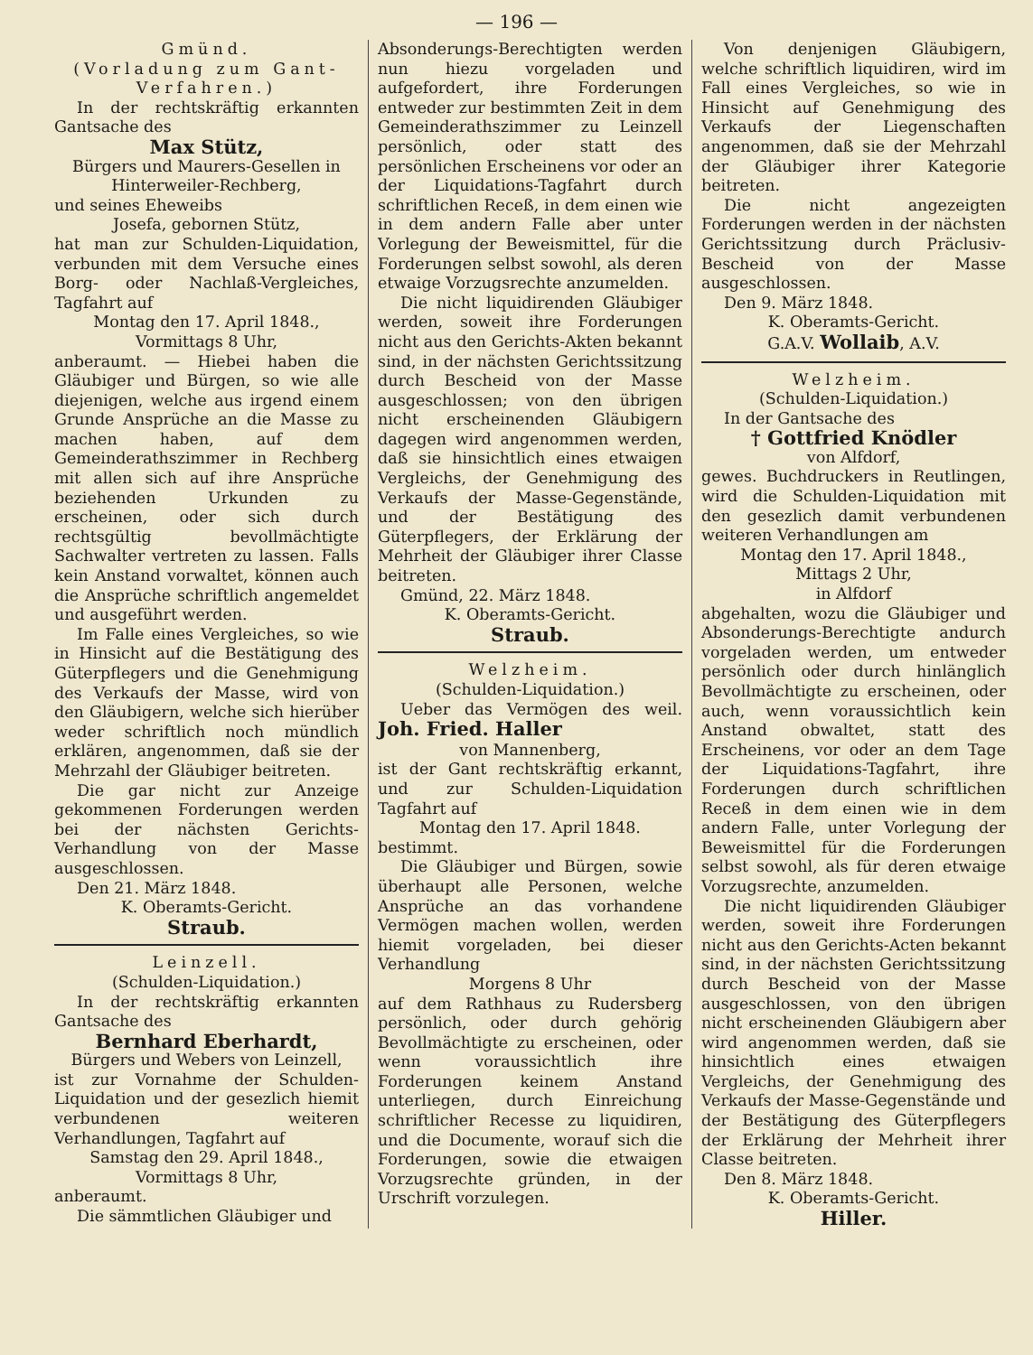— 196 —
Gmünd.
(Vorladung zum Gant-Verfahren.)
In der rechtskräftig erkannten Gantsache des
Max Stütz,
Bürgers und Maurers-Gesellen in Hinterweiler-Rechberg,
und seines Eheweibs
Josefa, gebornen Stütz,
hat man zur Schulden-Liquidation, verbunden mit dem Versuche eines Borg- oder Nachlaß-Vergleiches, Tagfahrt auf
Montag den 17. April 1848.,
Vormittags 8 Uhr,
anberaumt. — Hiebei haben die Gläubiger und Bürgen, so wie alle diejenigen, welche aus irgend einem Grunde Ansprüche an die Masse zu machen haben, auf dem Gemeinderathszimmer in Rechberg mit allen sich auf ihre Ansprüche beziehenden Urkunden zu erscheinen, oder sich durch rechtsgültig bevollmächtigte Sachwalter vertreten zu lassen. Falls kein Anstand vorwaltet, können auch die Ansprüche schriftlich angemeldet und ausgeführt werden.
Im Falle eines Vergleiches, so wie in Hinsicht auf die Bestätigung des Güterpflegers und die Genehmigung des Verkaufs der Masse, wird von den Gläubigern, welche sich hierüber weder schriftlich noch mündlich erklären, angenommen, daß sie der Mehrzahl der Gläubiger beitreten.
Die gar nicht zur Anzeige gekommenen Forderungen werden bei der nächsten Gerichts-Verhandlung von der Masse ausgeschlossen.
Den 21. März 1848.
K. Oberamts-Gericht.
Straub.
Leinzell.
(Schulden-Liquidation.)
In der rechtskräftig erkannten Gantsache des
Bernhard Eberhardt,
Bürgers und Webers von Leinzell,
ist zur Vornahme der Schulden-Liquidation und der gesezlich hiemit verbundenen weiteren Verhandlungen, Tagfahrt auf
Samstag den 29. April 1848.,
Vormittags 8 Uhr,
anberaumt.
Die sämmtlichen Gläubiger und
Absonderungs-Berechtigten werden nun hiezu vorgeladen und aufgefordert, ihre Forderungen entweder zur bestimmten Zeit in dem Gemeinderathszimmer zu Leinzell persönlich, oder statt des persönlichen Erscheinens vor oder an der Liquidations-Tagfahrt durch schriftlichen Receß, in dem einen wie in dem andern Falle aber unter Vorlegung der Beweismittel, für die Forderungen selbst sowohl, als deren etwaige Vorzugsrechte anzumelden.
Die nicht liquidirenden Gläubiger werden, soweit ihre Forderungen nicht aus den Gerichts-Akten bekannt sind, in der nächsten Gerichtssitzung durch Bescheid von der Masse ausgeschlossen; von den übrigen nicht erscheinenden Gläubigern dagegen wird angenommen werden, daß sie hinsichtlich eines etwaigen Vergleichs, der Genehmigung des Verkaufs der Masse-Gegenstände, und der Bestätigung des Güterpflegers, der Erklärung der Mehrheit der Gläubiger ihrer Classe beitreten.
Gmünd, 22. März 1848.
K. Oberamts-Gericht.
Straub.
Welzheim.
(Schulden-Liquidation.)
Ueber das Vermögen des weil. Joh. Fried. Haller
von Mannenberg,
ist der Gant rechtskräftig erkannt, und zur Schulden-Liquidation Tagfahrt auf
Montag den 17. April 1848.
bestimmt.
Die Gläubiger und Bürgen, sowie überhaupt alle Personen, welche Ansprüche an das vorhandene Vermögen machen wollen, werden hiemit vorgeladen, bei dieser Verhandlung
Morgens 8 Uhr
auf dem Rathhaus zu Rudersberg persönlich, oder durch gehörig Bevollmächtigte zu erscheinen, oder wenn voraussichtlich ihre Forderungen keinem Anstand unterliegen, durch Einreichung schriftlicher Recesse zu liquidiren, und die Documente, worauf sich die Forderungen, sowie die etwaigen Vorzugsrechte gründen, in der Urschrift vorzulegen.
Von denjenigen Gläubigern, welche schriftlich liquidiren, wird im Fall eines Vergleiches, so wie in Hinsicht auf Genehmigung des Verkaufs der Liegenschaften angenommen, daß sie der Mehrzahl der Gläubiger ihrer Kategorie beitreten.
Die nicht angezeigten Forderungen werden in der nächsten Gerichtssitzung durch Präclusiv-Bescheid von der Masse ausgeschlossen.
Den 9. März 1848.
K. Oberamts-Gericht.
G.A.V. Wollaib, A.V.
Welzheim.
(Schulden-Liquidation.)
In der Gantsache des
† Gottfried Knödler
von Alfdorf,
gewes. Buchdruckers in Reutlingen, wird die Schulden-Liquidation mit den gesezlich damit verbundenen weiteren Verhandlungen am
Montag den 17. April 1848.,
Mittags 2 Uhr,
in Alfdorf
abgehalten, wozu die Gläubiger und Absonderungs-Berechtigte andurch vorgeladen werden, um entweder persönlich oder durch hinlänglich Bevollmächtigte zu erscheinen, oder auch, wenn voraussichtlich kein Anstand obwaltet, statt des Erscheinens, vor oder an dem Tage der Liquidations-Tagfahrt, ihre Forderungen durch schriftlichen Receß in dem einen wie in dem andern Falle, unter Vorlegung der Beweismittel für die Forderungen selbst sowohl, als für deren etwaige Vorzugsrechte, anzumelden.
Die nicht liquidirenden Gläubiger werden, soweit ihre Forderungen nicht aus den Gerichts-Acten bekannt sind, in der nächsten Gerichtssitzung durch Bescheid von der Masse ausgeschlossen, von den übrigen nicht erscheinenden Gläubigern aber wird angenommen werden, daß sie hinsichtlich eines etwaigen Vergleichs, der Genehmigung des Verkaufs der Masse-Gegenstände und der Bestätigung des Güterpflegers der Erklärung der Mehrheit ihrer Classe beitreten.
Den 8. März 1848.
K. Oberamts-Gericht.
Hiller.